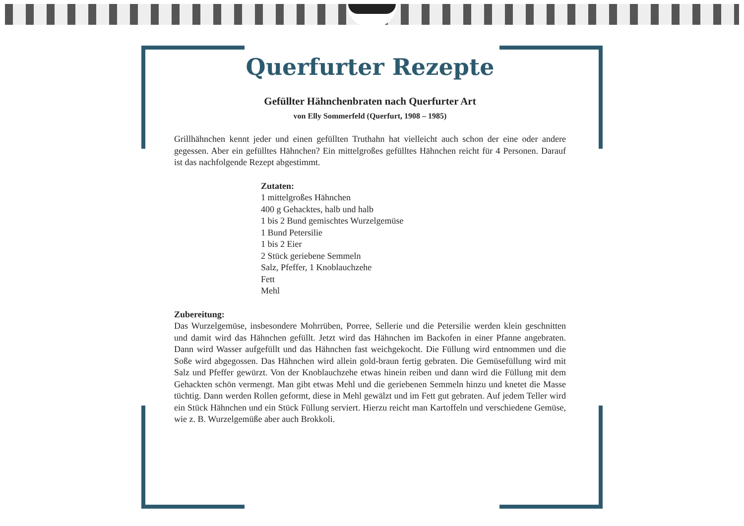Querfurter Rezepte
Gefüllter Hähnchenbraten nach Querfurter Art
von Elly Sommerfeld (Querfurt, 1908 – 1985)
Grillhähnchen kennt jeder und einen gefüllten Truthahn hat vielleicht auch schon der eine oder andere gegessen. Aber ein gefülltes Hähnchen? Ein mittelgroßes gefülltes Hähnchen reicht für 4 Personen. Darauf ist das nachfolgende Rezept abgestimmt.
Zutaten:
1 mittelgroßes Hähnchen
400 g Gehacktes, halb und halb
1 bis 2 Bund gemischtes Wurzelgemüse
1 Bund Petersilie
1 bis 2 Eier
2 Stück geriebene Semmeln
Salz, Pfeffer, 1 Knoblauchzehe
Fett
Mehl
Zubereitung:
Das Wurzelgemüse, insbesondere Mohrrüben, Porree, Sellerie und die Petersilie werden klein geschnitten und damit wird das Hähnchen gefüllt. Jetzt wird das Hähnchen im Backofen in einer Pfanne angebraten. Dann wird Wasser aufgefüllt und das Hähnchen fast weichgekocht. Die Füllung wird entnommen und die Soße wird abgegossen. Das Hähnchen wird allein gold-braun fertig gebraten. Die Gemüsefüllung wird mit Salz und Pfeffer gewürzt. Von der Knoblauchzehe etwas hinein reiben und dann wird die Füllung mit dem Gehackten schön vermengt. Man gibt etwas Mehl und die geriebenen Semmeln hinzu und knetet die Masse tüchtig. Dann werden Rollen geformt, diese in Mehl gewälzt und im Fett gut gebraten. Auf jedem Teller wird ein Stück Hähnchen und ein Stück Füllung serviert. Hierzu reicht man Kartoffeln und verschiedene Gemüse, wie z. B. Wurzelgemüße aber auch Brokkoli.